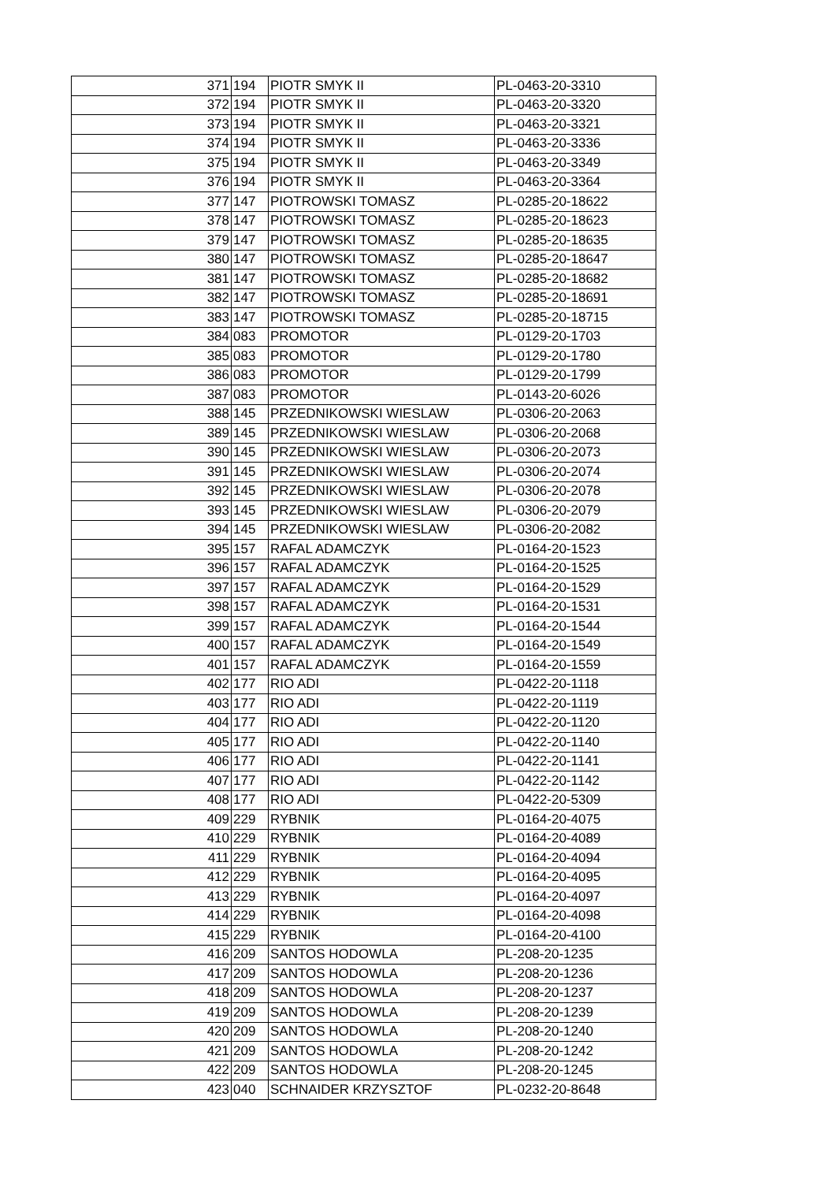| 371 | 194 | PIOTR SMYK II | PL-0463-20-3310 |
| 372 | 194 | PIOTR SMYK II | PL-0463-20-3320 |
| 373 | 194 | PIOTR SMYK II | PL-0463-20-3321 |
| 374 | 194 | PIOTR SMYK II | PL-0463-20-3336 |
| 375 | 194 | PIOTR SMYK II | PL-0463-20-3349 |
| 376 | 194 | PIOTR SMYK II | PL-0463-20-3364 |
| 377 | 147 | PIOTROWSKI TOMASZ | PL-0285-20-18622 |
| 378 | 147 | PIOTROWSKI TOMASZ | PL-0285-20-18623 |
| 379 | 147 | PIOTROWSKI TOMASZ | PL-0285-20-18635 |
| 380 | 147 | PIOTROWSKI TOMASZ | PL-0285-20-18647 |
| 381 | 147 | PIOTROWSKI TOMASZ | PL-0285-20-18682 |
| 382 | 147 | PIOTROWSKI TOMASZ | PL-0285-20-18691 |
| 383 | 147 | PIOTROWSKI TOMASZ | PL-0285-20-18715 |
| 384 | 083 | PROMOTOR | PL-0129-20-1703 |
| 385 | 083 | PROMOTOR | PL-0129-20-1780 |
| 386 | 083 | PROMOTOR | PL-0129-20-1799 |
| 387 | 083 | PROMOTOR | PL-0143-20-6026 |
| 388 | 145 | PRZEDNIKOWSKI WIESLAW | PL-0306-20-2063 |
| 389 | 145 | PRZEDNIKOWSKI WIESLAW | PL-0306-20-2068 |
| 390 | 145 | PRZEDNIKOWSKI WIESLAW | PL-0306-20-2073 |
| 391 | 145 | PRZEDNIKOWSKI WIESLAW | PL-0306-20-2074 |
| 392 | 145 | PRZEDNIKOWSKI WIESLAW | PL-0306-20-2078 |
| 393 | 145 | PRZEDNIKOWSKI WIESLAW | PL-0306-20-2079 |
| 394 | 145 | PRZEDNIKOWSKI WIESLAW | PL-0306-20-2082 |
| 395 | 157 | RAFAL ADAMCZYK | PL-0164-20-1523 |
| 396 | 157 | RAFAL ADAMCZYK | PL-0164-20-1525 |
| 397 | 157 | RAFAL ADAMCZYK | PL-0164-20-1529 |
| 398 | 157 | RAFAL ADAMCZYK | PL-0164-20-1531 |
| 399 | 157 | RAFAL ADAMCZYK | PL-0164-20-1544 |
| 400 | 157 | RAFAL ADAMCZYK | PL-0164-20-1549 |
| 401 | 157 | RAFAL ADAMCZYK | PL-0164-20-1559 |
| 402 | 177 | RIO ADI | PL-0422-20-1118 |
| 403 | 177 | RIO ADI | PL-0422-20-1119 |
| 404 | 177 | RIO ADI | PL-0422-20-1120 |
| 405 | 177 | RIO ADI | PL-0422-20-1140 |
| 406 | 177 | RIO ADI | PL-0422-20-1141 |
| 407 | 177 | RIO ADI | PL-0422-20-1142 |
| 408 | 177 | RIO ADI | PL-0422-20-5309 |
| 409 | 229 | RYBNIK | PL-0164-20-4075 |
| 410 | 229 | RYBNIK | PL-0164-20-4089 |
| 411 | 229 | RYBNIK | PL-0164-20-4094 |
| 412 | 229 | RYBNIK | PL-0164-20-4095 |
| 413 | 229 | RYBNIK | PL-0164-20-4097 |
| 414 | 229 | RYBNIK | PL-0164-20-4098 |
| 415 | 229 | RYBNIK | PL-0164-20-4100 |
| 416 | 209 | SANTOS HODOWLA | PL-208-20-1235 |
| 417 | 209 | SANTOS HODOWLA | PL-208-20-1236 |
| 418 | 209 | SANTOS HODOWLA | PL-208-20-1237 |
| 419 | 209 | SANTOS HODOWLA | PL-208-20-1239 |
| 420 | 209 | SANTOS HODOWLA | PL-208-20-1240 |
| 421 | 209 | SANTOS HODOWLA | PL-208-20-1242 |
| 422 | 209 | SANTOS HODOWLA | PL-208-20-1245 |
| 423 | 040 | SCHNAIDER KRZYSZTOF | PL-0232-20-8648 |